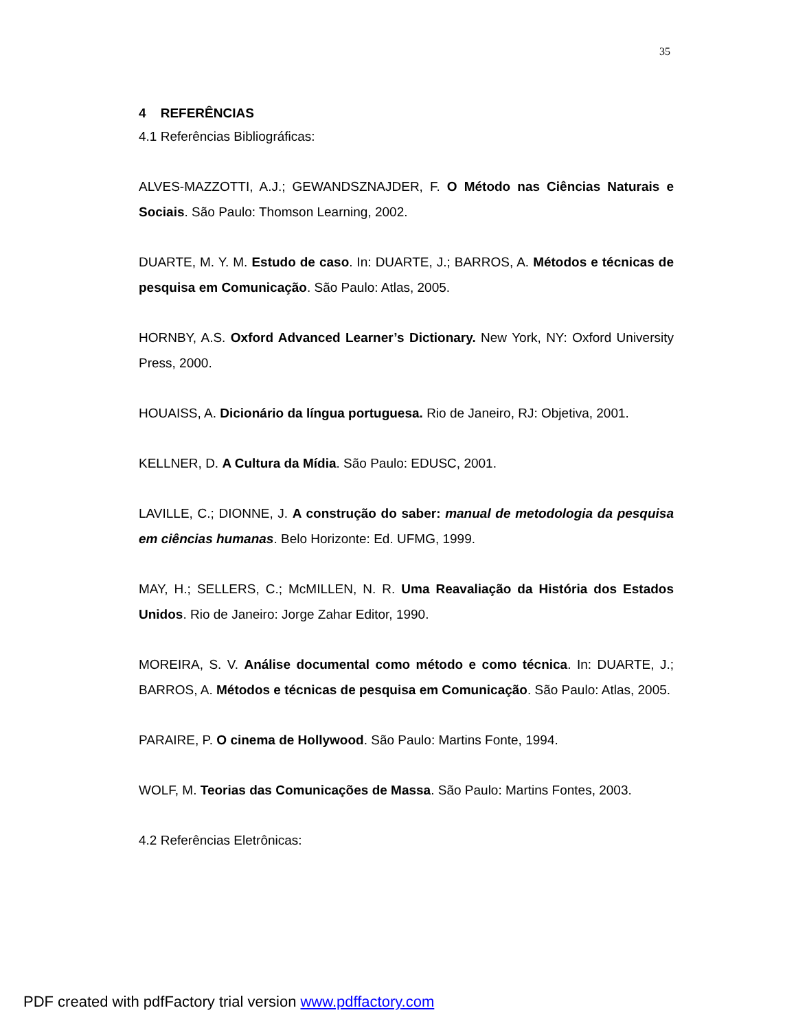35
4 REFERÊNCIAS
4.1 Referências Bibliográficas:
ALVES-MAZZOTTI, A.J.; GEWANDSZNAJDER, F. O Método nas Ciências Naturais e Sociais. São Paulo: Thomson Learning, 2002.
DUARTE, M. Y. M. Estudo de caso. In: DUARTE, J.; BARROS, A. Métodos e técnicas de pesquisa em Comunicação. São Paulo: Atlas, 2005.
HORNBY, A.S. Oxford Advanced Learner’s Dictionary. New York, NY: Oxford University Press, 2000.
HOUAISS, A. Dicionário da língua portuguesa. Rio de Janeiro, RJ: Objetiva, 2001.
KELLNER, D. A Cultura da Mídia. São Paulo: EDUSC, 2001.
LAVILLE, C.; DIONNE, J. A construção do saber: manual de metodologia da pesquisa em ciências humanas. Belo Horizonte: Ed. UFMG, 1999.
MAY, H.; SELLERS, C.; McMILLEN, N. R. Uma Reavaliação da História dos Estados Unidos. Rio de Janeiro: Jorge Zahar Editor, 1990.
MOREIRA, S. V. Análise documental como método e como técnica. In: DUARTE, J.; BARROS, A. Métodos e técnicas de pesquisa em Comunicação. São Paulo: Atlas, 2005.
PARAIRE, P. O cinema de Hollywood. São Paulo: Martins Fonte, 1994.
WOLF, M. Teorias das Comunicações de Massa. São Paulo: Martins Fontes, 2003.
4.2 Referências Eletrônicas:
PDF created with pdfFactory trial version www.pdffactory.com